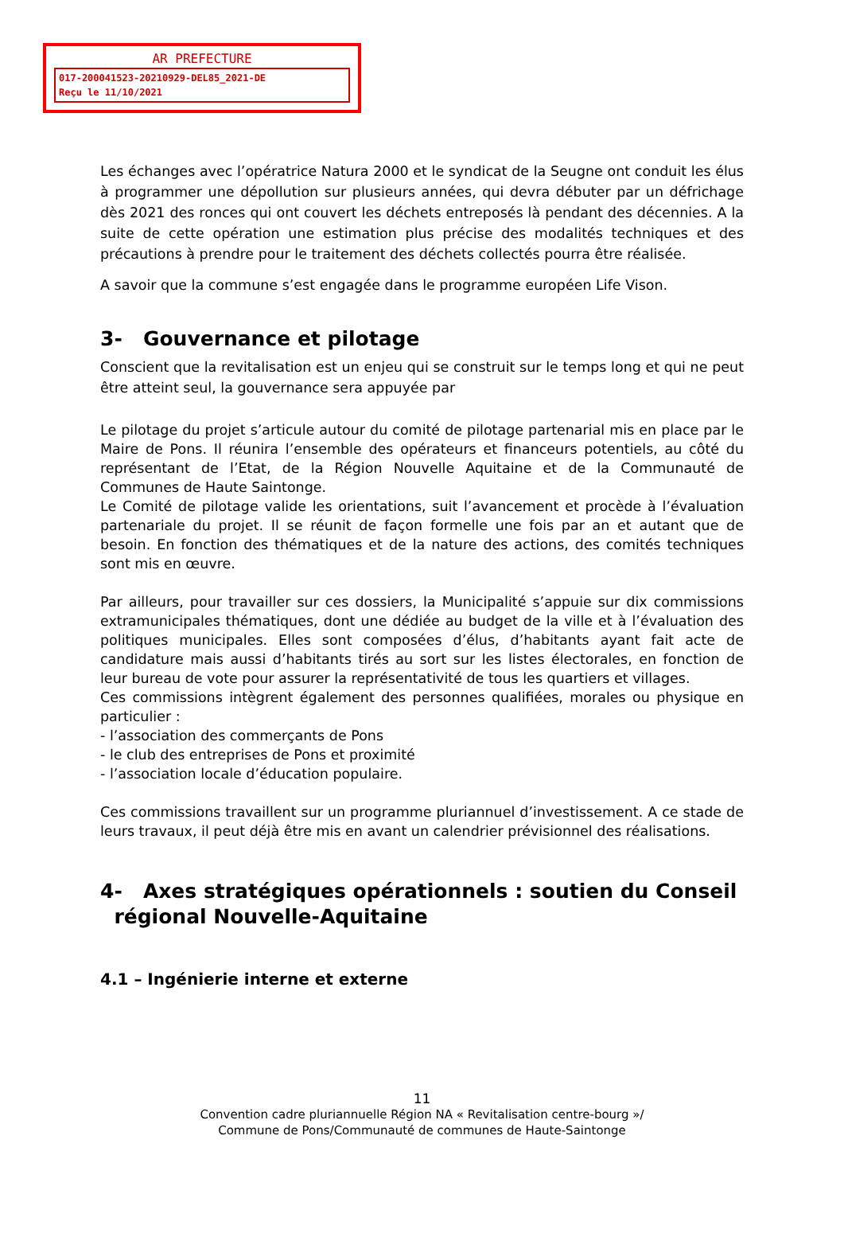AR PREFECTURE
017-200041523-20210929-DEL85_2021-DE
Reçu le 11/10/2021
Les échanges avec l’opératrice Natura 2000 et le syndicat de la Seugne ont conduit les élus à programmer une dépollution sur plusieurs années, qui devra débuter par un défrichage dès 2021 des ronces qui ont couvert les déchets entreposés là pendant des décennies. A la suite de cette opération une estimation plus précise des modalités techniques et des précautions à prendre pour le traitement des déchets collectés pourra être réalisée.
A savoir que la commune s’est engagée dans le programme européen Life Vison.
3- Gouvernance et pilotage
Conscient que la revitalisation est un enjeu qui se construit sur le temps long et qui ne peut être atteint seul, la gouvernance sera appuyée par
Le pilotage du projet s’articule autour du comité de pilotage partenarial mis en place par le Maire de Pons. Il réunira l’ensemble des opérateurs et financeurs potentiels, au côté du représentant de l’Etat, de la Région Nouvelle Aquitaine et de la Communauté de Communes de Haute Saintonge.
Le Comité de pilotage valide les orientations, suit l’avancement et procède à l’évaluation partenariale du projet. Il se réunit de façon formelle une fois par an et autant que de besoin. En fonction des thématiques et de la nature des actions, des comités techniques sont mis en œuvre.
Par ailleurs, pour travailler sur ces dossiers, la Municipalité s’appuie sur dix commissions extramunicipales thématiques, dont une dédiée au budget de la ville et à l’évaluation des politiques municipales. Elles sont composées d’élus, d’habitants ayant fait acte de candidature mais aussi d’habitants tirés au sort sur les listes électorales, en fonction de leur bureau de vote pour assurer la représentativité de tous les quartiers et villages.
Ces commissions intègrent également des personnes qualifiées, morales ou physique en particulier :
- l’association des commerçants de Pons
- le club des entreprises de Pons et proximité
- l’association locale d’éducation populaire.
Ces commissions travaillent sur un programme pluriannuel d’investissement. A ce stade de leurs travaux, il peut déjà être mis en avant un calendrier prévisionnel des réalisations.
4- Axes stratégiques opérationnels : soutien du Conseil
régional Nouvelle-Aquitaine
4.1 – Ingénierie interne et externe
11
Convention cadre pluriannuelle Région NA « Revitalisation centre-bourg »/
Commune de Pons/Communauté de communes de Haute-Saintonge